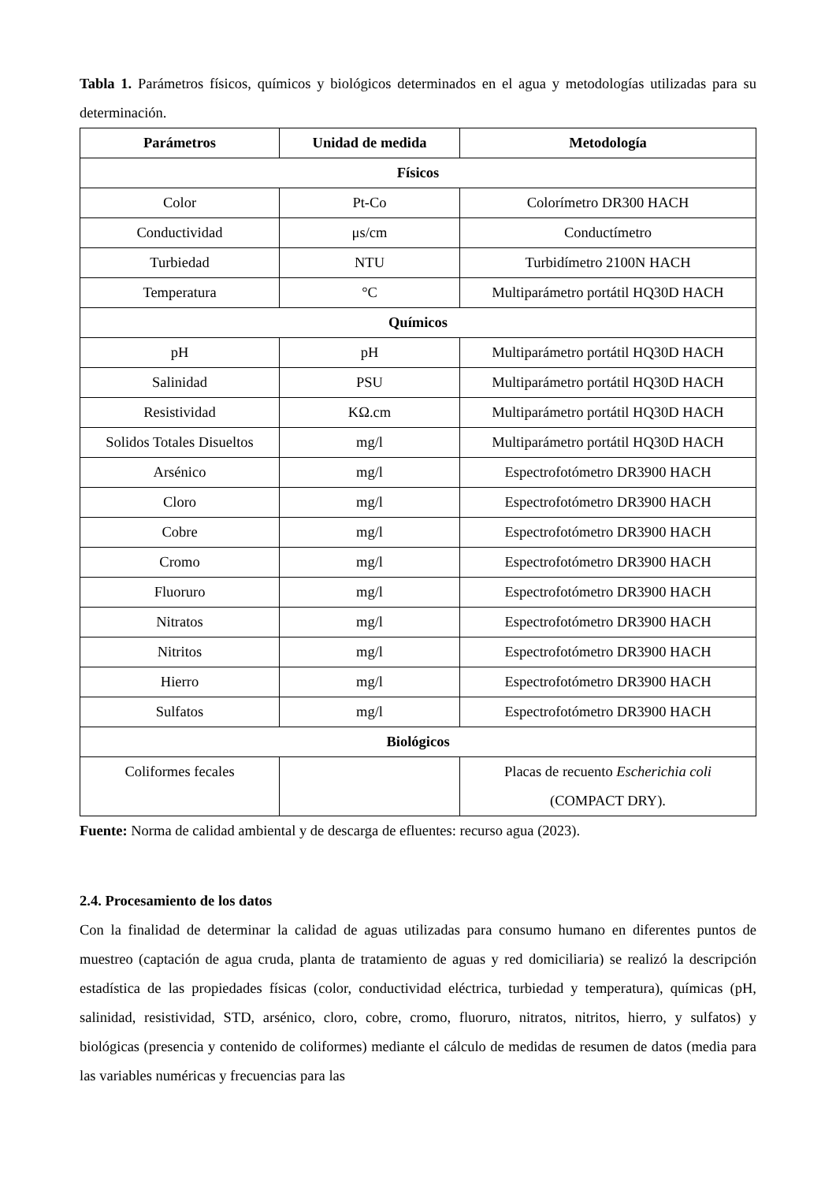Tabla 1. Parámetros físicos, químicos y biológicos determinados en el agua y metodologías utilizadas para su determinación.
| Parámetros | Unidad de medida | Metodología |
| --- | --- | --- |
| Físicos | | |
| Color | Pt-Co | Colorímetro DR300 HACH |
| Conductividad | μs/cm | Conductímetro |
| Turbiedad | NTU | Turbidímetro 2100N HACH |
| Temperatura | °C | Multiparámetro portátil HQ30D HACH |
| Químicos | | |
| pH | pH | Multiparámetro portátil HQ30D HACH |
| Salinidad | PSU | Multiparámetro portátil HQ30D HACH |
| Resistividad | KΩ.cm | Multiparámetro portátil HQ30D HACH |
| Solidos Totales Disueltos | mg/l | Multiparámetro portátil HQ30D HACH |
| Arsénico | mg/l | Espectrofotómetro DR3900 HACH |
| Cloro | mg/l | Espectrofotómetro DR3900 HACH |
| Cobre | mg/l | Espectrofotómetro DR3900 HACH |
| Cromo | mg/l | Espectrofotómetro DR3900 HACH |
| Fluoruro | mg/l | Espectrofotómetro DR3900 HACH |
| Nitratos | mg/l | Espectrofotómetro DR3900 HACH |
| Nitritos | mg/l | Espectrofotómetro DR3900 HACH |
| Hierro | mg/l | Espectrofotómetro DR3900 HACH |
| Sulfatos | mg/l | Espectrofotómetro DR3900 HACH |
| Biológicos | | |
| Coliformes fecales | | Placas de recuento Escherichia coli (COMPACT DRY). |
Fuente: Norma de calidad ambiental y de descarga de efluentes: recurso agua (2023).
2.4. Procesamiento de los datos
Con la finalidad de determinar la calidad de aguas utilizadas para consumo humano en diferentes puntos de muestreo (captación de agua cruda, planta de tratamiento de aguas y red domiciliaria) se realizó la descripción estadística de las propiedades físicas (color, conductividad eléctrica, turbiedad y temperatura), químicas (pH, salinidad, resistividad, STD, arsénico, cloro, cobre, cromo, fluoruro, nitratos, nitritos, hierro, y sulfatos) y biológicas (presencia y contenido de coliformes) mediante el cálculo de medidas de resumen de datos (media para las variables numéricas y frecuencias para las